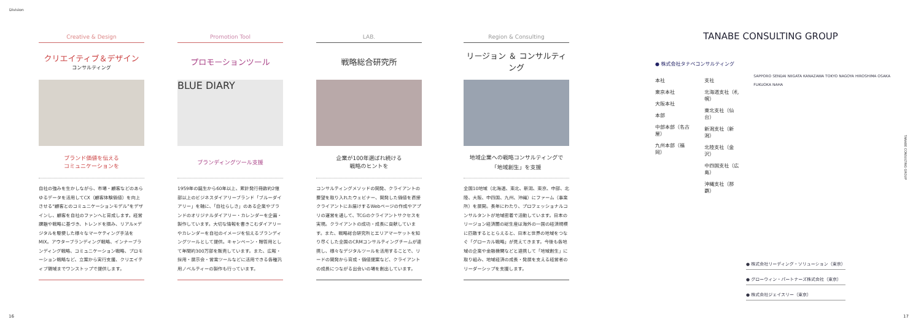Division
Creative & Design
クリエイティブ＆デザイン
コンサルティング
ブランド価値を伝える
コミュニケーションを
自社の強みを生かしながら、市場・顧客などのあらゆるデータを活用してCX（顧客体験価値）を向上させる“顧客とのコミュニケーションモデル”をデザインし、顧客を自社のファンへと育成します。経営課題や戦略に基づき、トレンドを掴み、リアル×デジタルを駆使した様々なマーケティング手法をMIX。アウターブランディング戦略、インナーブランディング戦略、コミュニケーション戦略、プロモーション戦略など、立案から実行支援、クリエイティブ領域までワンストップで提供します。
Promotion Tool
プロモーションツール
BLUE DIARY
ブランディングツール支援
1959年の誕生から60年以上、累計発行冊数約2億部以上のビジネスダイアリーブランド「ブルーダイアリー」を軸に、「自社らしさ」のある企業やブランドのオリジナルダイアリー・カレンダーを企画・製作しています。大切な情報を書きこむダイアリーやカレンダーを自社のイメージを伝えるブランディングツールとして提供。キャンペーン・贈答用として年間約300万部を販売しています。また、広報・採用・展示会・営業ツールなどに活用できる各種汎用ノベルティーの製作も行っています。
LAB.
戦略総合研究所
企業が100年選ばれ続ける
戦略のヒントを
コンサルティングメソッドの開発、クライアントの要望を取り入れたウェビナー、開発した価値を直接クライアントにお届けするWebページの作成やアプリの運営を通して、TCGのクライアントサクセスを実現。クライアントの成功・成長に貢献しています。また、戦略総合研究所とエリアマーケットを知り尽くした全国のCRMコンサルティングチームが連携し、様々なデジタルツールを活用することで、リードの開発から育成・価値提案など、クライアントの成長につながる出会いの場を創出しています。
Region & Consulting
リージョン ＆ コンサルティング
地域企業への戦略コンサルティングで
「地域創生」を支援
全国10地域（北海道、東北、新潟、東京、中部、北陸、大阪、中四国、九州、沖縄）にファーム（事業所）を展開。長年にわたり、プロフェッショナルコンサルタントが地域密着で活動しています。日本のリージョン経済圏の総生産は海外の一国の経済規模に匹敵するととらえると、日本と世界の地域をつなぐ「グローカル戦略」が見えてきます。今後も各地域の企業や金融機関などと連携して「地域創生」に取り組み、地域経済の成長・発展を支える経営者のリーダーシップを支援します。
TANABE CONSULTING GROUP
● 株式会社タナベコンサルティング
本社
東京本社
大阪本社
本部
中部本部（名古屋）
九州本部（福岡）
支社
北海道支社（札幌）
東北支社（仙台）
新潟支社（新潟）
北陸支社（金沢）
中四国支社（広島）
沖縄支社（那覇）
SAPPORO SENDAI NIIGATA KANAZAWA TOKYO NAGOYA HIROSHIMA OSAKA FUKUOKA NAHA
● 株式会社リーディング・ソリューション（東京）
● グローウィン・パートナーズ株式会社（東京）
● 株式会社ジェイスリー（東京）
TANABE CONSULTING GROUP
16 17